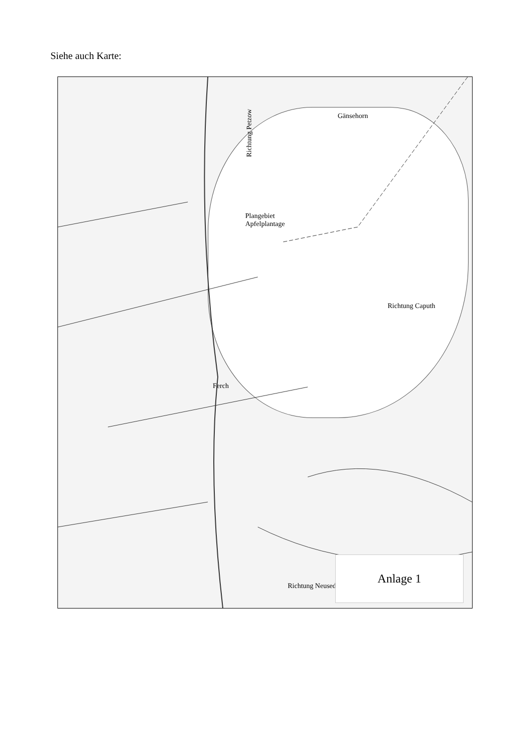Siehe auch Karte:
Richtung Petzow
Plangebiet
Apfelplantage
Richtung Caputh
Ferch
Richtung Neuseddin
Gänsehorn
Anlage 1